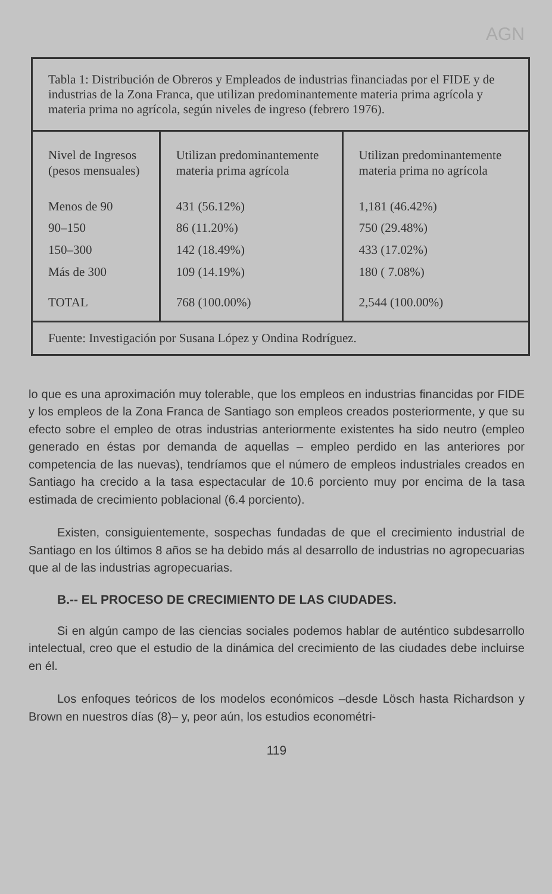AGN
| Tabla 1: Distribución de Obreros y Empleados de industrias financiadas por el FIDE y de industrias de la Zona Franca, que utilizan predominantemente materia prima agrícola y materia prima no agrícola, según niveles de ingreso (febrero 1976). | | |
| Nivel de Ingresos (pesos mensuales) | Utilizan predominantemente materia prima agrícola | Utilizan predominantemente materia prima no agrícola |
| Menos de 90 90–150 150–300 Más de 300 | 431 (56.12%) 86 (11.20%) 142 (18.49%) 109 (14.19%) | 1,181 (46.42%) 750 (29.48%) 433 (17.02%) 180 ( 7.08%) |
| TOTAL | 768 (100.00%) | 2,544 (100.00%) |
| Fuente: Investigación por Susana López y Ondina Rodríguez. | | |
lo que es una aproximación muy tolerable, que los empleos en industrias financidas por FIDE y los empleos de la Zona Franca de Santiago son empleos creados posteriormente, y que su efecto sobre el empleo de otras industrias anteriormente existentes ha sido neutro (empleo generado en éstas por demanda de aquellas – empleo perdido en las anteriores por competencia de las nuevas), tendríamos que el número de empleos industriales creados en Santiago ha crecido a la tasa espectacular de 10.6 porciento muy por encima de la tasa estimada de crecimiento poblacional (6.4 porciento).
Existen, consiguientemente, sospechas fundadas de que el crecimiento industrial de Santiago en los últimos 8 años se ha debido más al desarrollo de industrias no agropecuarias que al de las industrias agropecuarias.
B.-- EL PROCESO DE CRECIMIENTO DE LAS CIUDADES.
Si en algún campo de las ciencias sociales podemos hablar de auténtico subdesarrollo intelectual, creo que el estudio de la dinámica del crecimiento de las ciudades debe incluirse en él.
Los enfoques teóricos de los modelos económicos –desde Lösch hasta Richardson y Brown en nuestros días (8)– y, peor aún, los estudios econométri-
119